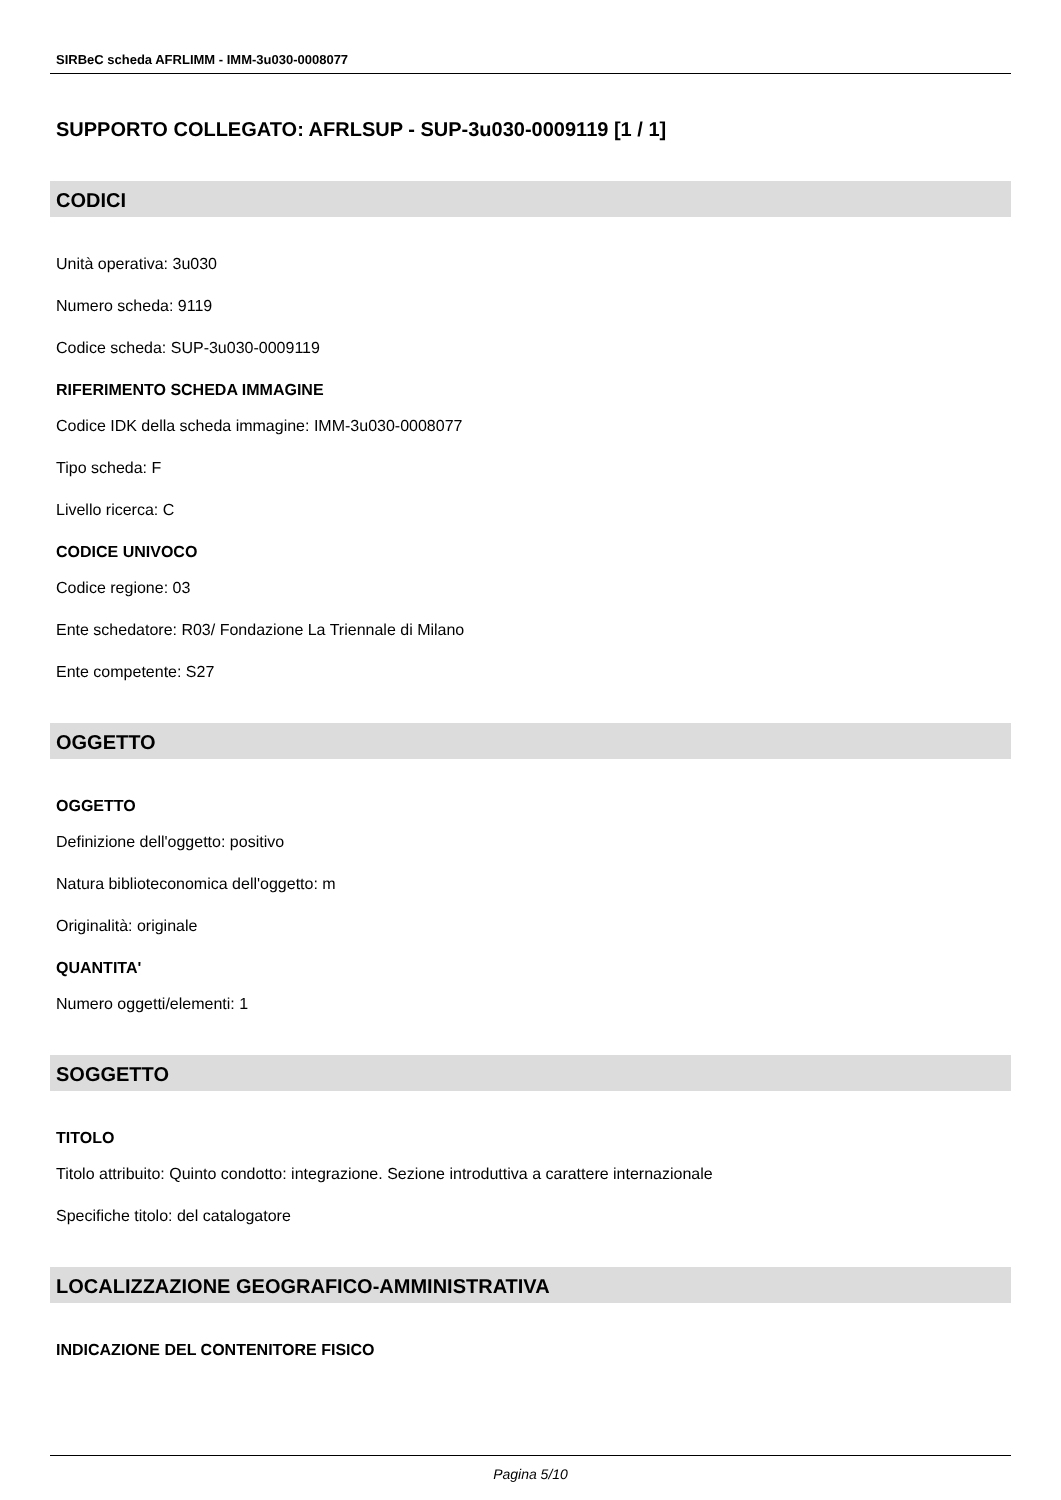SIRBeC scheda AFRLIMM - IMM-3u030-0008077
SUPPORTO COLLEGATO: AFRLSUP - SUP-3u030-0009119 [1 / 1]
CODICI
Unità operativa: 3u030
Numero scheda: 9119
Codice scheda: SUP-3u030-0009119
RIFERIMENTO SCHEDA IMMAGINE
Codice IDK della scheda immagine: IMM-3u030-0008077
Tipo scheda: F
Livello ricerca: C
CODICE UNIVOCO
Codice regione: 03
Ente schedatore: R03/ Fondazione La Triennale di Milano
Ente competente: S27
OGGETTO
OGGETTO
Definizione dell'oggetto: positivo
Natura biblioteconomica dell'oggetto: m
Originalità: originale
QUANTITA'
Numero oggetti/elementi: 1
SOGGETTO
TITOLO
Titolo attribuito: Quinto condotto: integrazione. Sezione introduttiva a carattere internazionale
Specifiche titolo: del catalogatore
LOCALIZZAZIONE GEOGRAFICO-AMMINISTRATIVA
INDICAZIONE DEL CONTENITORE FISICO
Pagina 5/10